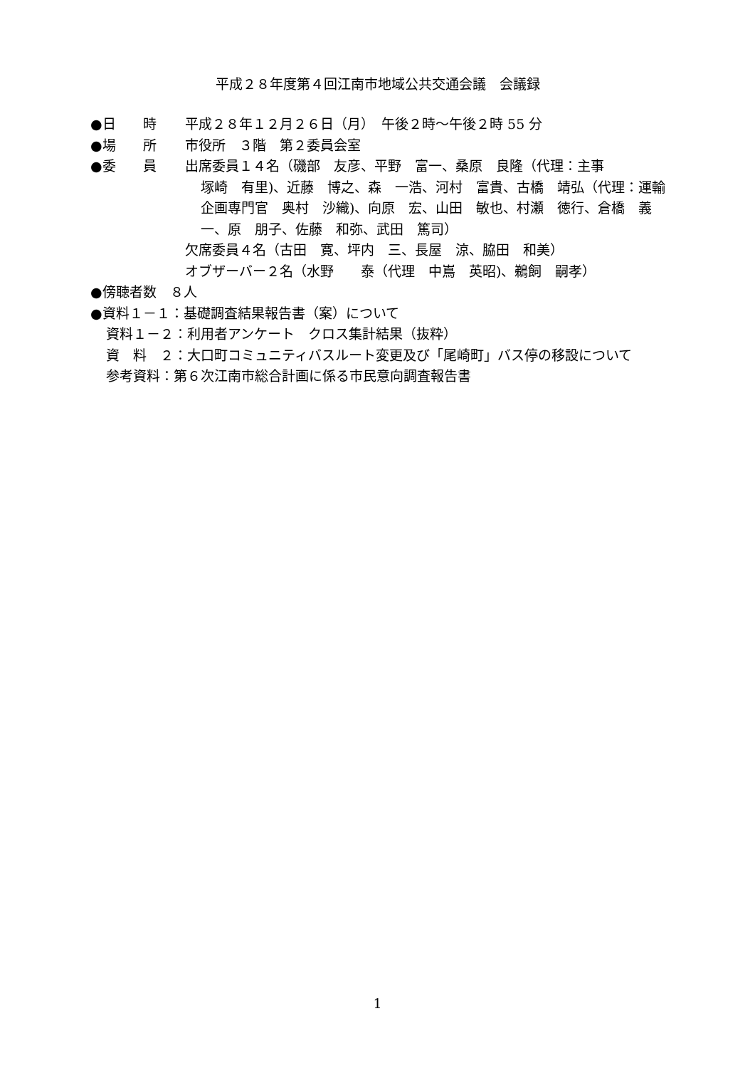平成２８年度第４回江南市地域公共交通会議　会議録
●日　　時 平成２８年１２月２６日（月）　午後２時～午後２時 55 分
●場　　所 市役所　３階　第２委員会室
●委　　員 出席委員１４名（磯部　友彦、平野　富一、桑原　良隆（代理：主事
塚崎　有里)、近藤　博之、森　一浩、河村　富貴、古橋　靖弘（代理：運輸企画専門官　奥村　沙織)、向原　宏、山田　敏也、村瀬　徳行、倉橋　義一、原　朋子、佐藤　和弥、武田　篤司）
欠席委員４名（古田　寛、坪内　三、長屋　涼、脇田　和美）
オブザーバー２名（水野　　泰（代理　中嶌　英昭)、鵜飼　嗣孝）
●傍聴者数　８人
●資料１－１：基礎調査結果報告書（案）について
資料１－２：利用者アンケート　クロス集計結果（抜粋）
資　料　２： 大口町コミュニティバスルート変更及び「尾崎町」バス停の移設について
参考資料：第６次江南市総合計画に係る市民意向調査報告書
1